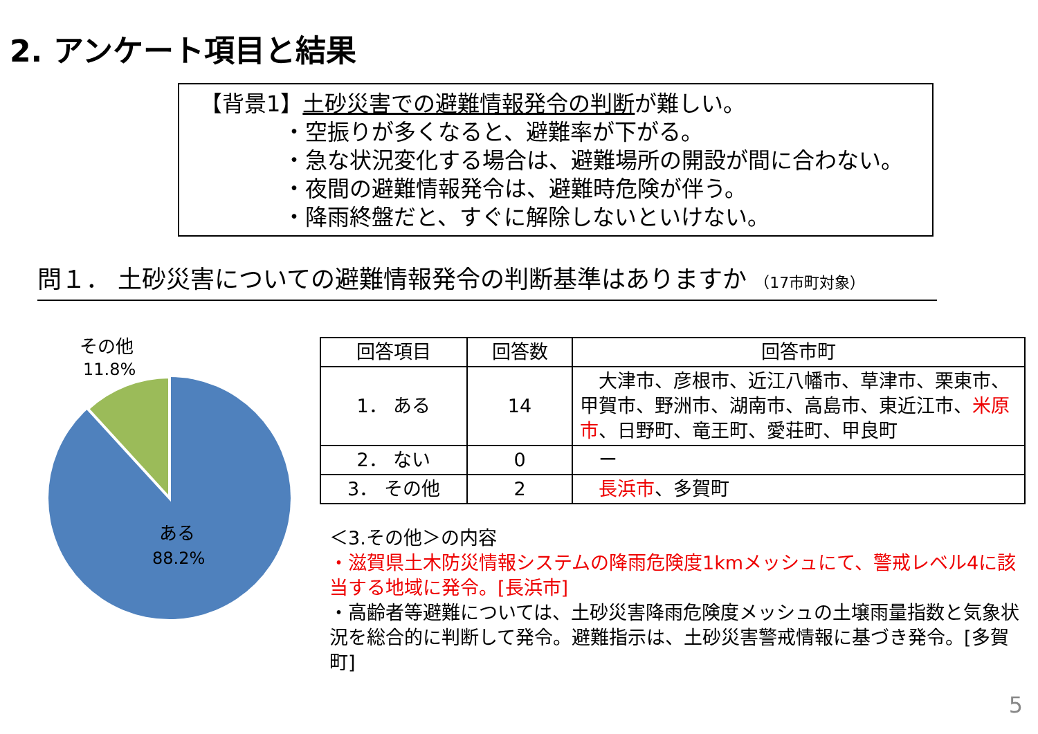2. アンケート項目と結果
【背景1】土砂災害での避難情報発令の判断が難しい。
・空振りが多くなると、避難率が下がる。
・急な状況変化する場合は、避難場所の開設が間に合わない。
・夜間の避難情報発令は、避難時危険が伴う。
・降雨終盤だと、すぐに解除しないといけない。
問１． 土砂災害についての避難情報発令の判断基準はありますか （17市町対象）
その他
11.8%
ある
88.2%
| 回答項目 | 回答数 | 回答市町 |
| --- | --- | --- |
| 1． ある | 14 | 大津市、彦根市、近江八幡市、草津市、栗東市、甲賀市、野洲市、湖南市、高島市、東近江市、 米原市 、日野町、竜王町、愛荘町、甲良町 |
| 2． ない | 0 | ー |
| 3． その他 | 2 | 長浜市 、多賀町 |
＜3.その他＞の内容
・滋賀県土木防災情報システムの降雨危険度1kmメッシュにて、警戒レベル4に該当する地域に発令。[長浜市]
・高齢者等避難については、土砂災害降雨危険度メッシュの土壌雨量指数と気象状況を総合的に判断して発令。避難指示は、土砂災害警戒情報に基づき発令。[多賀町]
5